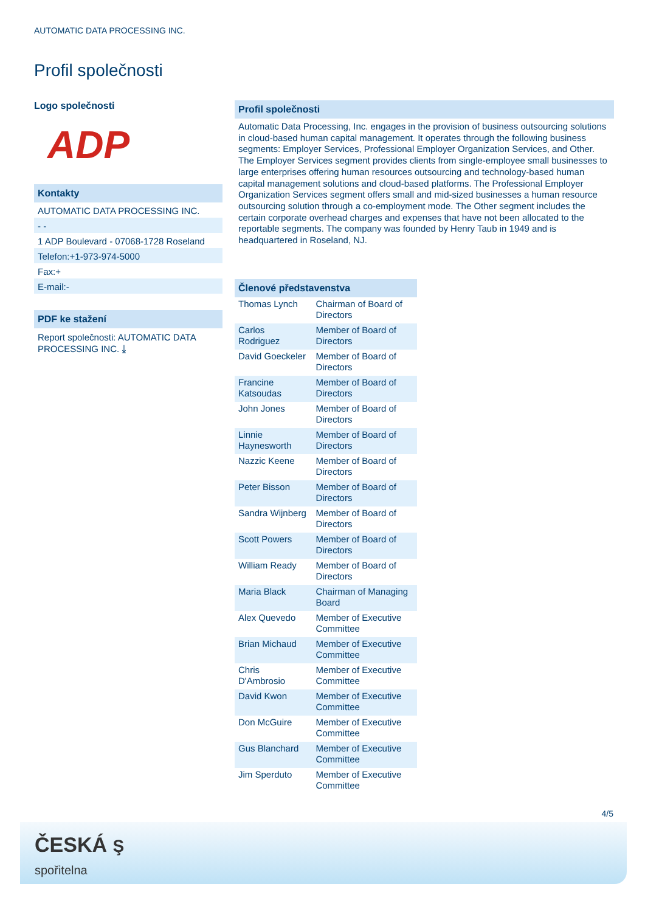AUTOMATIC DATA PROCESSING INC.
Profil společnosti
Logo společnosti
ADP
Kontakty
AUTOMATIC DATA PROCESSING INC.
- -
1 ADP Boulevard - 07068-1728 Roseland
Telefon:+1-973-974-5000
Fax:+
E-mail:-
PDF ke stažení
Report společnosti: AUTOMATIC DATA PROCESSING INC. ⤓
Profil společnosti
Automatic Data Processing, Inc. engages in the provision of business outsourcing solutions in cloud-based human capital management. It operates through the following business segments: Employer Services, Professional Employer Organization Services, and Other. The Employer Services segment provides clients from single-employee small businesses to large enterprises offering human resources outsourcing and technology-based human capital management solutions and cloud-based platforms. The Professional Employer Organization Services segment offers small and mid-sized businesses a human resource outsourcing solution through a co-employment mode. The Other segment includes the certain corporate overhead charges and expenses that have not been allocated to the reportable segments. The company was founded by Henry Taub in 1949 and is headquartered in Roseland, NJ.
Členové představenstva
| Thomas Lynch | Chairman of Board of Directors |
| Carlos Rodriguez | Member of Board of Directors |
| David Goeckeler | Member of Board of Directors |
| Francine Katsoudas | Member of Board of Directors |
| John Jones | Member of Board of Directors |
| Linnie Haynesworth | Member of Board of Directors |
| Nazzic Keene | Member of Board of Directors |
| Peter Bisson | Member of Board of Directors |
| Sandra Wijnberg | Member of Board of Directors |
| Scott Powers | Member of Board of Directors |
| William Ready | Member of Board of Directors |
| Maria Black | Chairman of Managing Board |
| Alex Quevedo | Member of Executive Committee |
| Brian Michaud | Member of Executive Committee |
| Chris D'Ambrosio | Member of Executive Committee |
| David Kwon | Member of Executive Committee |
| Don McGuire | Member of Executive Committee |
| Gus Blanchard | Member of Executive Committee |
| Jim Sperduto | Member of Executive Committee |
4/5
ČESKÁ Ş
spořitelna